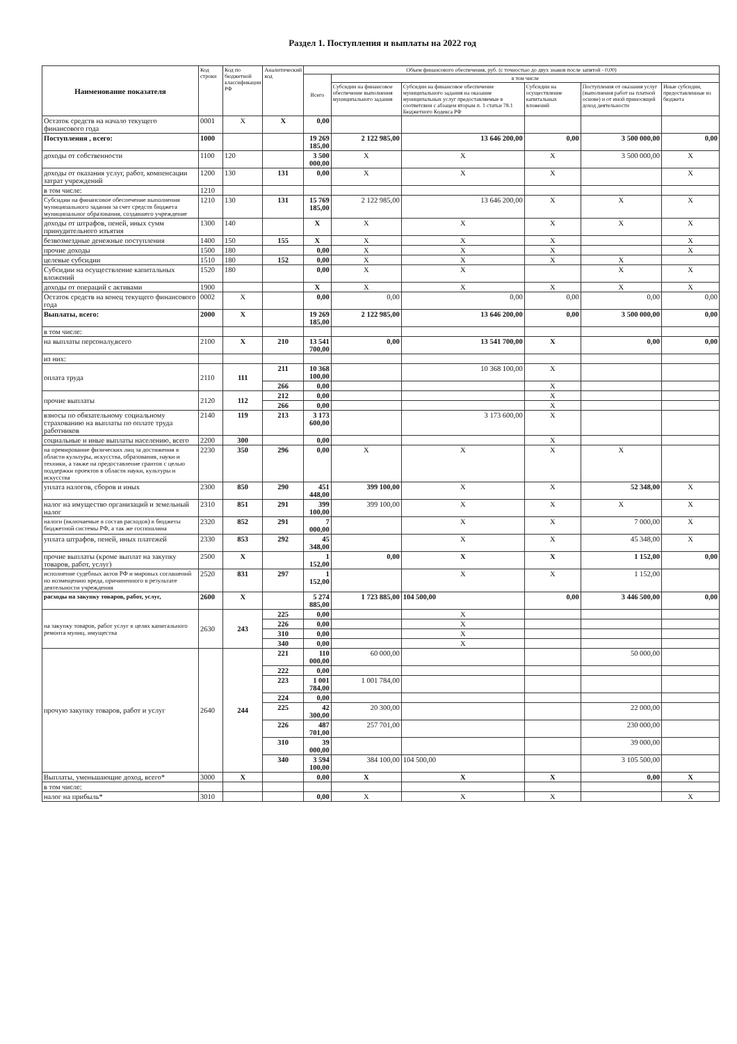Раздел 1. Поступления и выплаты на 2022 год
| Наименование показателя | Код строки | Код по бюджетной классификации РФ | Аналитический код | Объем финансового обеспечения, руб. (с точностью до двух знаков после запятой - 0,00) | | | | | |
| --- | --- | --- | --- | --- | --- | --- | --- | --- | --- |
| | | | | Всего | в том числе | | | | |
| | | | | | Субсидии на финансовое обеспечение выполнения муниципального задания | Субсидии на финансовое обеспечение муниципального задания на оказание муниципальных услуг предоставляемые в соответсвии с абзацем вторым п. 1 статьи 78.1 Бюджетного Кодекса РФ | Субсидии на осуществление капитальных вложений | Поступления от оказания услуг (выполнения работ на платной основе) и от иной приносящей доход деятельности | Иные субсидии, предоставленные из бюджета |
| Остаток средств на начало текущего финансового года | 0001 | X | X | 0,00 | | | | | |
| Поступления , всего: | 1000 | | | 19 269 185,00 | 2 122 985,00 | 13 646 200,00 | 0,00 | 3 500 000,00 | 0,00 |
| доходы от собственности | 1100 | 120 | | 3 500 000,00 | X | X | X | 3 500 000,00 | X |
| доходы от оказания услуг, работ, компенсации затрат учреждений | 1200 | 130 | 131 | 0,00 | X | X | X | | X |
| в том числе: | 1210 | | | | | | | | |
| Субсидии на финансовое обеспечение выполнения муниципального задания за счет средств бюджета муниципальног образования, создавшего учреждение | 1210 | 130 | 131 | 15 769 185,00 | 2 122 985,00 | 13 646 200,00 | X | X | X |
| доходы от штрафов, пеней, иных сумм принудительного изъятия | 1300 | 140 | | X | X | X | X | X | X |
| безвозмездные денежные поступления | 1400 | 150 | 155 | X | X | X | X | | X |
| прочие доходы | 1500 | 180 | | 0,00 | X | X | X | | X |
| целевые субсидии | 1510 | 180 | 152 | 0,00 | X | X | X | X | |
| Субсидии на осуществление капитальных вложений | 1520 | 180 | | 0,00 | X | X | | X | X |
| доходы от операций с активами | 1900 | | | X | X | X | X | X | X |
| Остаток средств на конец текущего финансового года | 0002 | X | | 0,00 | 0,00 | 0,00 | 0,00 | 0,00 | 0,00 |
| Выплаты, всего: | 2000 | X | | 19 269 185,00 | 2 122 985,00 | 13 646 200,00 | 0,00 | 3 500 000,00 | 0,00 |
| в том числе: | | | | | | | | | |
| на выплаты персоналу,всего | 2100 | X | 210 | 13 541 700,00 | 0,00 | 13 541 700,00 | X | 0,00 | 0,00 |
| из них: | | | | | | | | | |
| оплата труда | 2110 | 111 | 211 | 10 368 100,00 | | 10 368 100,00 | X | | |
| | | | 266 | 0,00 | | | X | | |
| прочие выплаты | 2120 | 112 | 212 | 0,00 | | | X | | |
| | | | 266 | 0,00 | | | X | | |
| взносы по обязательному социальному страхованию на выплаты по оплате труда работников | 2140 | 119 | 213 | 3 173 600,00 | | 3 173 600,00 | X | | |
| социальные и иные выплаты населению, всего | 2200 | 300 | | 0,00 | | | X | | |
| на премирование физических лиц за достижения в области культуры, искусства, образования, науки и техники, а также на предоставление грантов с целью поддержки проектов в области науки, культуры и искусства | 2230 | 350 | 296 | 0,00 | X | X | X | X | |
| уплата налогов, сборов и иных | 2300 | 850 | 290 | 451 448,00 | 399 100,00 | X | X | 52 348,00 | X |
| налог на имущество организаций и земельный налог | 2310 | 851 | 291 | 399 100,00 | 399 100,00 | X | X | X | X |
| налоги (включаемые в состав расходов) в бюджеты бюджетной системы РФ, а так же госпошлина | 2320 | 852 | 291 | 7 000,00 | | X | X | 7 000,00 | X |
| уплата штрафов, пеней, иных платежей | 2330 | 853 | 292 | 45 348,00 | | X | X | 45 348,00 | X |
| прочие выплаты (кроме выплат на закупку товаров, работ, услуг) | 2500 | X | | 1 152,00 | 0,00 | X | X | 1 152,00 | 0,00 |
| исполнение судебных актов РФ и мировых соглашений по возмещению вреда, причиненного в результате деятельности учреждения | 2520 | 831 | 297 | 1 152,00 | | X | X | 1 152,00 | |
| расходы на закупку товаров, работ, услуг, | 2600 | X | | 5 274 885,00 | 1 723 885,00 | 104 500,00 | 0,00 | 3 446 500,00 | 0,00 |
| на закупку товаров, работ услуг в целях капитального ремонта муниц. имущества | 2630 | 243 | 225 | 0,00 | | X | | | |
| | | | 226 | 0,00 | | X | | | |
| | | | 310 | 0,00 | | X | | | |
| | | | 340 | 0,00 | | X | | | |
| прочую закупку товаров, работ и услуг | 2640 | 244 | 221 | 110 000,00 | 60 000,00 | | | 50 000,00 | |
| | | | 222 | 0,00 | | | | | |
| | | | 223 | 1 001 784,00 | 1 001 784,00 | | | | |
| | | | 224 | 0,00 | | | | | |
| | | | 225 | 42 300,00 | 20 300,00 | | | 22 000,00 | |
| | | | 226 | 487 701,00 | 257 701,00 | | | 230 000,00 | |
| | | | 310 | 39 000,00 | | | | 39 000,00 | |
| | | | 340 | 3 594 100,00 | 384 100,00 | 104 500,00 | | 3 105 500,00 | |
| Выплаты, уменьшающие доход, всего* | 3000 | X | | 0,00 | X | X | X | 0,00 | X |
| в том числе: | | | | | | | | | |
| налог на прибыль* | 3010 | | | 0,00 | X | X | X | | X |